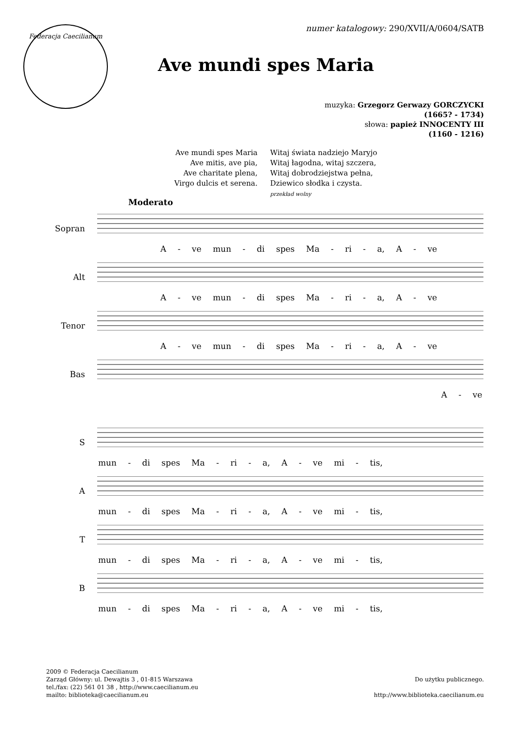Federacja Caecilianum
numer katalogowy: 290/XVII/A/0604/SATB
Ave mundi spes Maria
muzyka: Grzegorz Gerwazy GORCZYCKI
(1665? - 1734)
słowa: papież INNOCENTY III
(1160 - 1216)
Ave mundi spes Maria
Ave mitis, ave pia,
Ave charitate plena,
Virgo dulcis et serena.
Witaj świata nadziejo Maryjo
Witaj łagodna, witaj szczera,
Witaj dobrodziejstwa pełna,
Dziewico słodka i czysta.
przekład wolny
Moderato
Sopran
A - ve mun - di spes Ma - ri - a, A - ve
Alt
A - ve mun - di spes Ma - ri - a, A - ve
Tenor
A - ve mun - di spes Ma - ri - a, A - ve
Bas
A - ve
S
mun - di spes Ma - ri - a, A - ve mi - tis,
A
mun - di spes Ma - ri - a, A - ve mi - tis,
T
mun - di spes Ma - ri - a, A - ve mi - tis,
B
mun - di spes Ma - ri - a, A - ve mi - tis,
2009 © Federacja Caecilianum
Zarząd Główny: ul. Dewajtis 3 , 01-815 Warszawa
tel./fax: (22) 561 01 38 , http://www.caecilianum.eu
mailto: biblioteka@caecilianum.eu
Do użytku publicznego.
http://www.biblioteka.caecilianum.eu